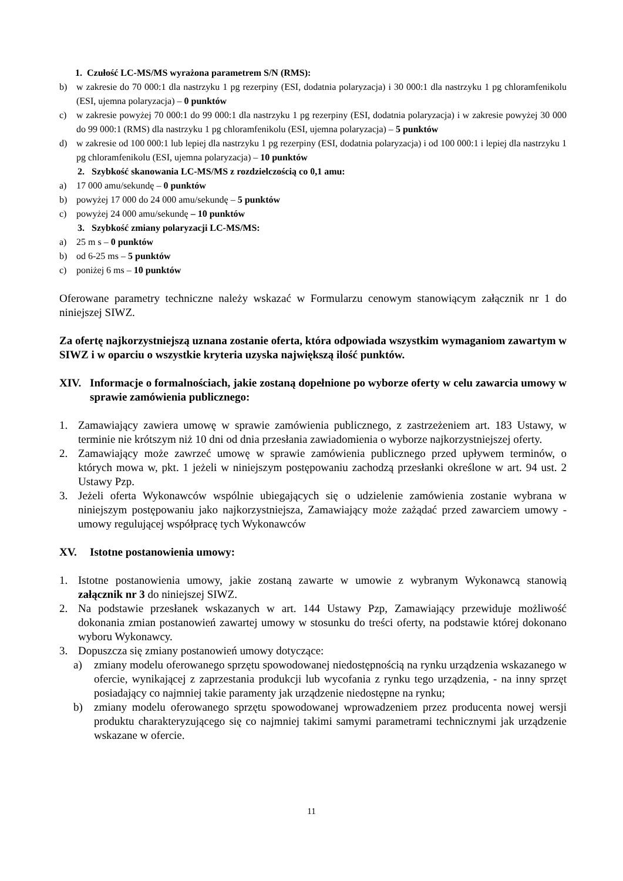1. Czułość LC-MS/MS wyrażona parametrem S/N (RMS):
b) w zakresie do 70 000:1 dla nastrzyku 1 pg rezerpiny (ESI, dodatnia polaryzacja) i 30 000:1 dla nastrzyku 1 pg chloramfenikolu (ESI, ujemna polaryzacja) – 0 punktów
c) w zakresie powyżej 70 000:1 do 99 000:1 dla nastrzyku 1 pg rezerpiny (ESI, dodatnia polaryzacja) i w zakresie powyżej 30 000 do 99 000:1 (RMS) dla nastrzyku 1 pg chloramfenikolu (ESI, ujemna polaryzacja) – 5 punktów
d) w zakresie od 100 000:1 lub lepiej dla nastrzyku 1 pg rezerpiny (ESI, dodatnia polaryzacja) i od 100 000:1 i lepiej dla nastrzyku 1 pg chloramfenikolu (ESI, ujemna polaryzacja) – 10 punktów
2. Szybkość skanowania LC-MS/MS z rozdzielczością co 0,1 amu:
a) 17 000 amu/sekundę – 0 punktów
b) powyżej 17 000 do 24 000 amu/sekundę – 5 punktów
c) powyżej 24 000 amu/sekundę – 10 punktów
3. Szybkość zmiany polaryzacji LC-MS/MS:
a) 25 m s – 0 punktów
b) od 6-25 ms – 5 punktów
c) poniżej 6 ms – 10 punktów
Oferowane parametry techniczne należy wskazać w Formularzu cenowym stanowiącym załącznik nr 1 do niniejszej SIWZ.
Za ofertę najkorzystniejszą uznana zostanie oferta, która odpowiada wszystkim wymaganiom zawartym w SIWZ i w oparciu o wszystkie kryteria uzyska największą ilość punktów.
XIV. Informacje o formalnościach, jakie zostaną dopełnione po wyborze oferty w celu zawarcia umowy w sprawie zamówienia publicznego:
1. Zamawiający zawiera umowę w sprawie zamówienia publicznego, z zastrzeżeniem art. 183 Ustawy, w terminie nie krótszym niż 10 dni od dnia przesłania zawiadomienia o wyborze najkorzystniejszej oferty.
2. Zamawiający może zawrzeć umowę w sprawie zamówienia publicznego przed upływem terminów, o których mowa w, pkt. 1 jeżeli w niniejszym postępowaniu zachodzą przesłanki określone w art. 94 ust. 2 Ustawy Pzp.
3. Jeżeli oferta Wykonawców wspólnie ubiegających się o udzielenie zamówienia zostanie wybrana w niniejszym postępowaniu jako najkorzystniejsza, Zamawiający może zażądać przed zawarciem umowy - umowy regulującej współpracę tych Wykonawców
XV. Istotne postanowienia umowy:
1. Istotne postanowienia umowy, jakie zostaną zawarte w umowie z wybranym Wykonawcą stanowią załącznik nr 3 do niniejszej SIWZ.
2. Na podstawie przesłanek wskazanych w art. 144 Ustawy Pzp, Zamawiający przewiduje możliwość dokonania zmian postanowień zawartej umowy w stosunku do treści oferty, na podstawie której dokonano wyboru Wykonawcy.
3. Dopuszcza się zmiany postanowień umowy dotyczące:
a) zmiany modelu oferowanego sprzętu spowodowanej niedostępnością na rynku urządzenia wskazanego w ofercie, wynikającej z zaprzestania produkcji lub wycofania z rynku tego urządzenia, - na inny sprzęt posiadający co najmniej takie paramenty jak urządzenie niedostępne na rynku;
b) zmiany modelu oferowanego sprzętu spowodowanej wprowadzeniem przez producenta nowej wersji produktu charakteryzującego się co najmniej takimi samymi parametrami technicznymi jak urządzenie wskazane w ofercie.
11